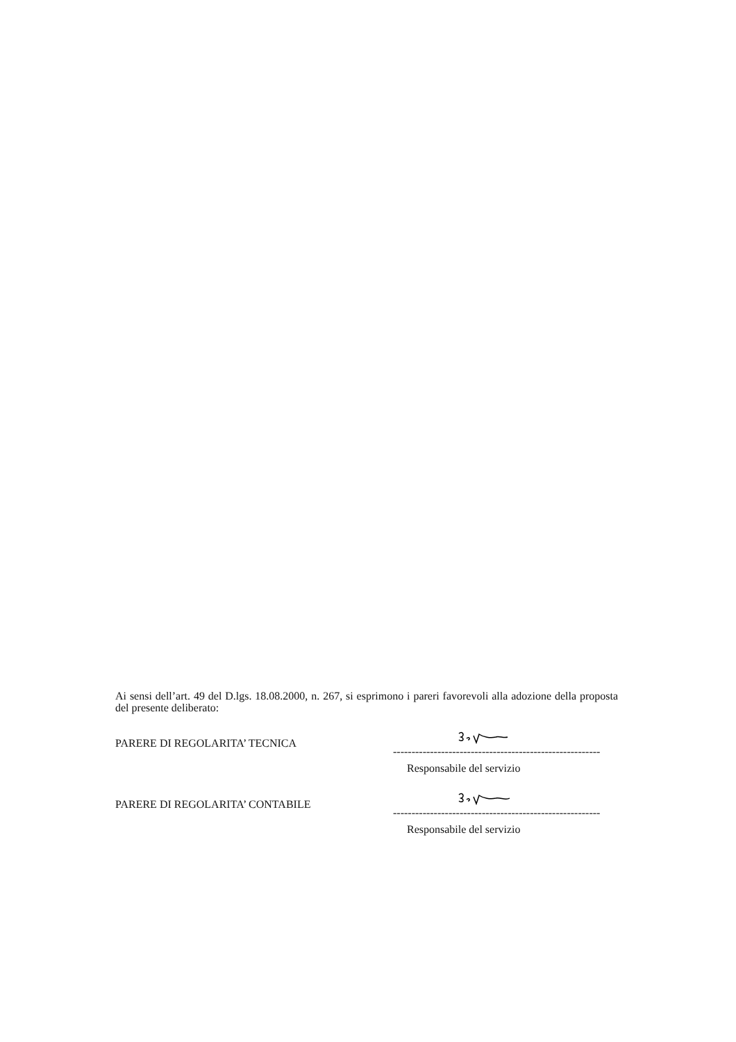Ai sensi dell’art. 49 del D.lgs. 18.08.2000, n. 267, si esprimono i pareri favorevoli alla adozione della proposta del presente deliberato:
PARERE DI REGOLARITA’ TECNICA
--------------------------------------------------------
Responsabile del servizio
PARERE DI REGOLARITA’ CONTABILE
--------------------------------------------------------
Responsabile del servizio